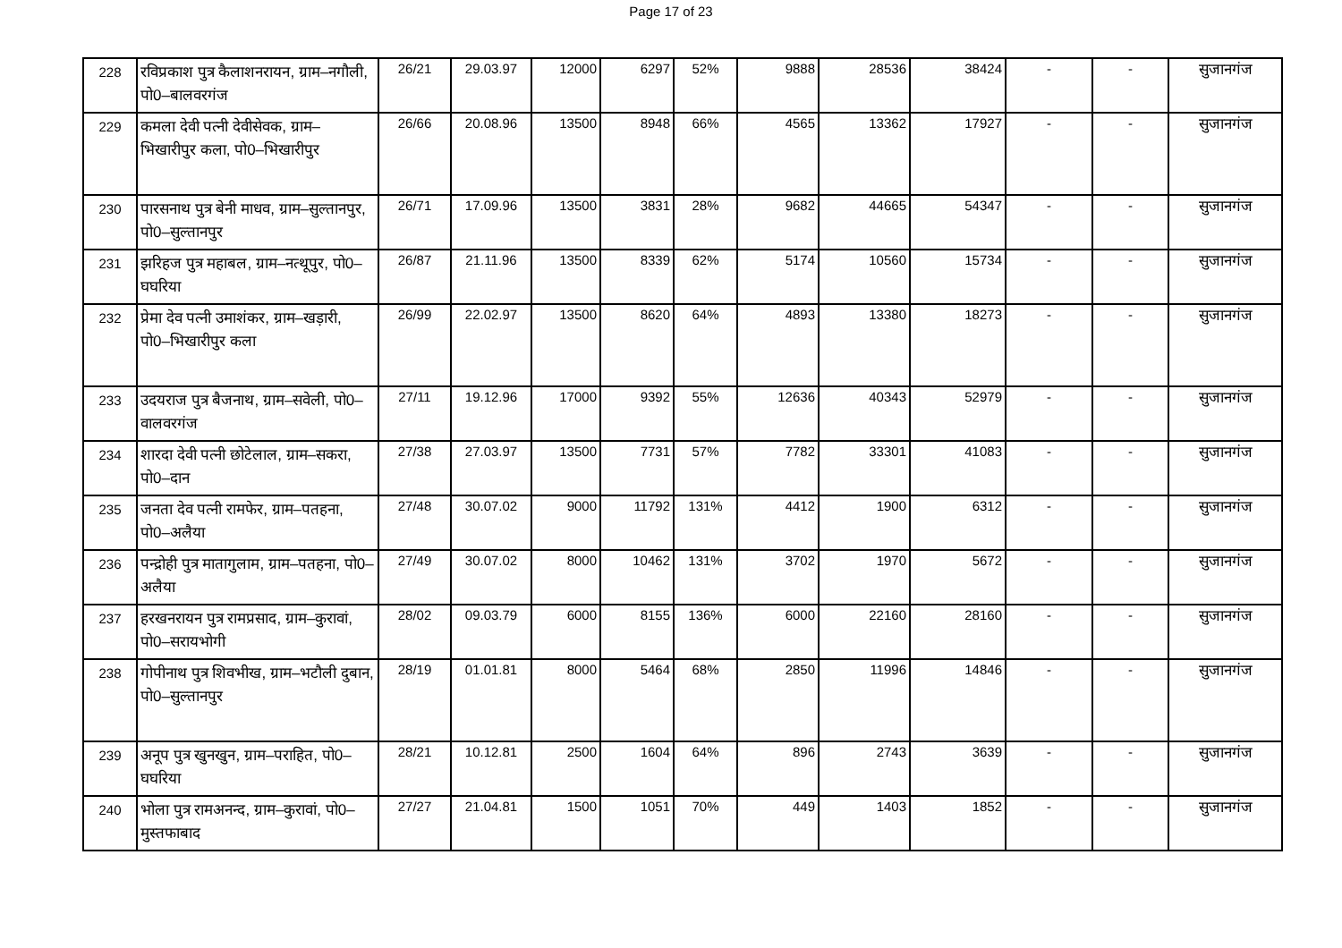Page 17 of 23
| 228 | रविप्रकाश पुत्र कैलाशनरायन, ग्राम–नगौली, पो0–बालवरगंज | 26/21 | 29.03.97 | 12000 | 6297 | 52% | 9888 | 28536 | 38424 | - | - | सुजानगंज |
| 229 | कमला देवी पत्नी देवीसेवक, ग्राम–भिखारीपुर कला, पो0–भिखारीपुर | 26/66 | 20.08.96 | 13500 | 8948 | 66% | 4565 | 13362 | 17927 | - | - | सुजानगंज |
| 230 | पारसनाथ पुत्र बेनी माधव, ग्राम–सुल्तानपुर, पो0–सुल्तानपुर | 26/71 | 17.09.96 | 13500 | 3831 | 28% | 9682 | 44665 | 54347 | - | - | सुजानगंज |
| 231 | झरिहज पुत्र महाबल, ग्राम–नत्थूपुर, पो0–घघरिया | 26/87 | 21.11.96 | 13500 | 8339 | 62% | 5174 | 10560 | 15734 | - | - | सुजानगंज |
| 232 | प्रेमा देव पत्नी उमाशंकर, ग्राम–खड़ारी, पो0–भिखारीपुर कला | 26/99 | 22.02.97 | 13500 | 8620 | 64% | 4893 | 13380 | 18273 | - | - | सुजानगंज |
| 233 | उदयराज पुत्र बैजनाथ, ग्राम–सवेली, पो0–वालवरगंज | 27/11 | 19.12.96 | 17000 | 9392 | 55% | 12636 | 40343 | 52979 | - | - | सुजानगंज |
| 234 | शारदा देवी पत्नी छोटेलाल, ग्राम–सकरा, पो0–दान | 27/38 | 27.03.97 | 13500 | 7731 | 57% | 7782 | 33301 | 41083 | - | - | सुजानगंज |
| 235 | जनता देव पत्नी रामफेर, ग्राम–पतहना, पो0–अलैया | 27/48 | 30.07.02 | 9000 | 11792 | 131% | 4412 | 1900 | 6312 | - | - | सुजानगंज |
| 236 | पन्द्रोही पुत्र मातागुलाम, ग्राम–पतहना, पो0–अलैया | 27/49 | 30.07.02 | 8000 | 10462 | 131% | 3702 | 1970 | 5672 | - | - | सुजानगंज |
| 237 | हरखनरायन पुत्र रामप्रसाद, ग्राम–कुरावां, पो0–सरायभोगी | 28/02 | 09.03.79 | 6000 | 8155 | 136% | 6000 | 22160 | 28160 | - | - | सुजानगंज |
| 238 | गोपीनाथ पुत्र शिवभीख, ग्राम–भटौली दुबान, पो0–सुल्तानपुर | 28/19 | 01.01.81 | 8000 | 5464 | 68% | 2850 | 11996 | 14846 | - | - | सुजानगंज |
| 239 | अनूप पुत्र खुनखुन, ग्राम–पराहित, पो0–घघरिया | 28/21 | 10.12.81 | 2500 | 1604 | 64% | 896 | 2743 | 3639 | - | - | सुजानगंज |
| 240 | भोला पुत्र रामअनन्द, ग्राम–कुरावां, पो0–मुस्तफाबाद | 27/27 | 21.04.81 | 1500 | 1051 | 70% | 449 | 1403 | 1852 | - | - | सुजानगंज |